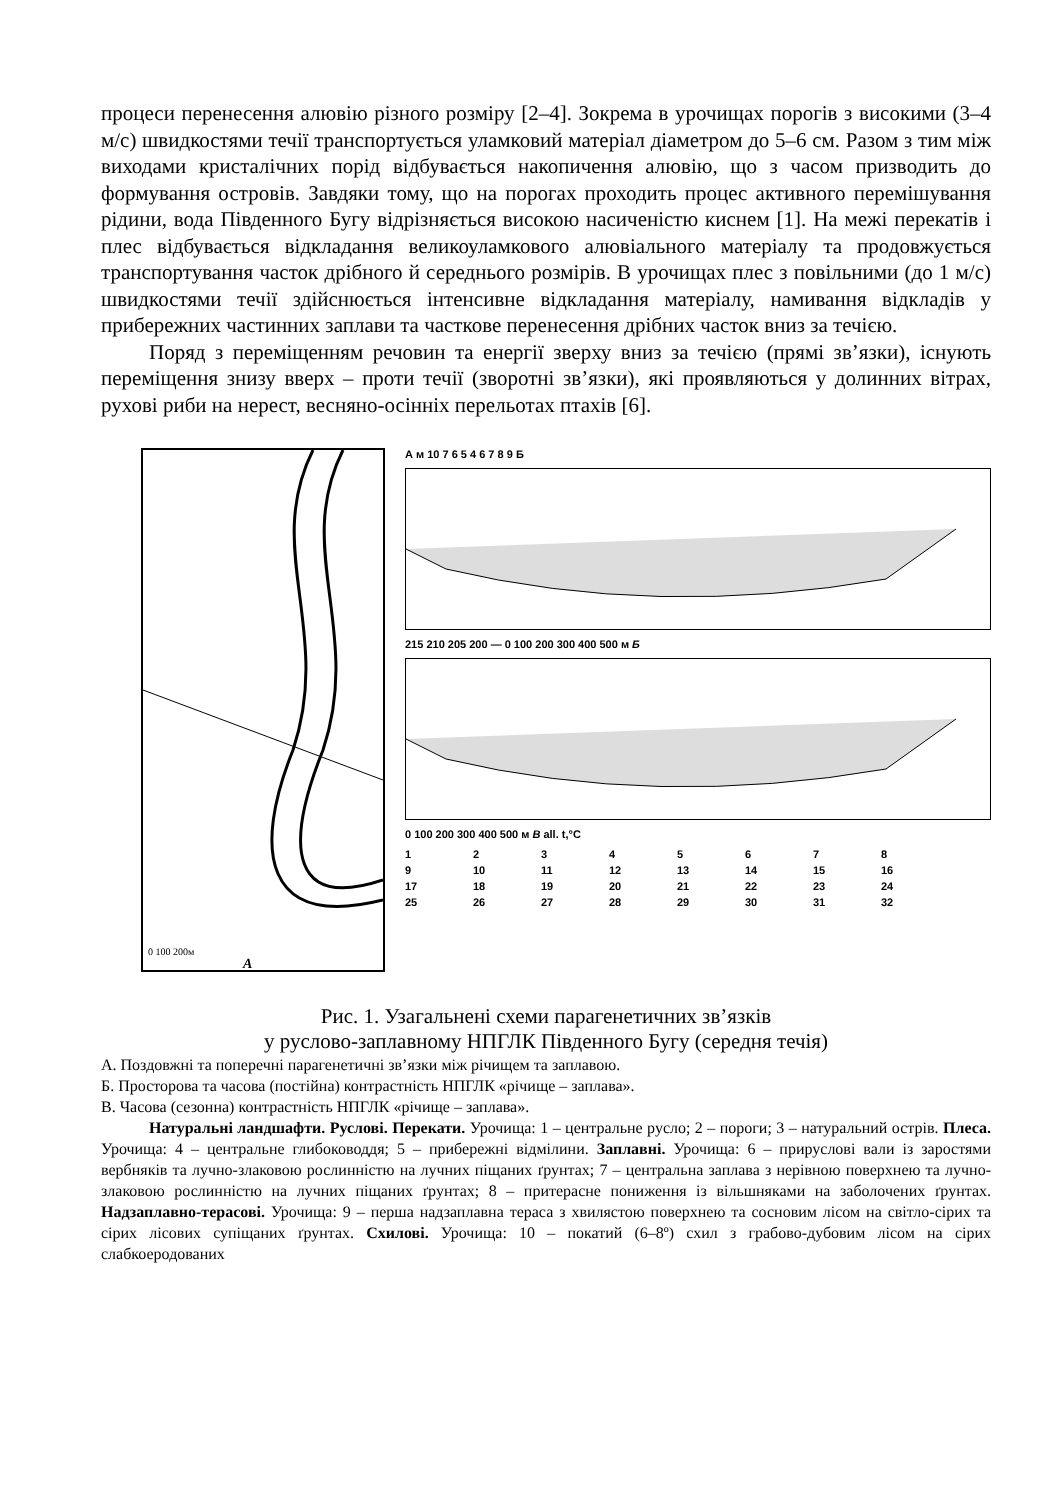процеси перенесення алювію різного розміру [2–4]. Зокрема в урочищах порогів з високими (3–4 м/с) швидкостями течії транспортується уламковий матеріал діаметром до 5–6 см. Разом з тим між виходами кристалічних порід відбувається накопичення алювію, що з часом призводить до формування островів. Завдяки тому, що на порогах проходить процес активного перемішування рідини, вода Південного Бугу відрізняється високою насиченістю киснем [1]. На межі перекатів і плес відбувається відкладання великоуламкового алювіального матеріалу та продовжується транспортування часток дрібного й середнього розмірів. В урочищах плес з повільними (до 1 м/с) швидкостями течії здійснюється інтенсивне відкладання матеріалу, намивання відкладів у прибережних частинних заплави та часткове перенесення дрібних часток вниз за течією.
Поряд з переміщенням речовин та енергії зверху вниз за течією (прямі зв’язки), існують переміщення знизу вверх – проти течії (зворотні зв’язки), які проявляються у долинних вітрах, рухові риби на нерест, весняно-осінніх перельотах птахів [6].
0 100 200м
А
А м 10 7 6 5 4 6 7 8 9 Б
215 210 205 200 — 0 100 200 300 400 500 м Б
0 100 200 300 400 500 м В all. t,°C
123456789 10 11 12 13 14 15 16 17 18 19 20 21 22 23 24 25 26 27 28 29 30 31 32
Рис. 1. Узагальнені схеми парагенетичних зв’язків
у руслово-заплавному НПГЛК Південного Бугу (середня течія)
А. Поздовжні та поперечні парагенетичні зв’язки між річищем та заплавою.
Б. Просторова та часова (постійна) контрастність НПГЛК «річище – заплава».
В. Часова (сезонна) контрастність НПГЛК «річище – заплава».
Натуральні ландшафти. Руслові. Перекати. Урочища: 1 – центральне русло; 2 – пороги; 3 – натуральний острів. Плеса. Урочища: 4 – центральне глибоководдя; 5 – прибережні відмілини. Заплавні. Урочища: 6 – прируслові вали із заростями вербняків та лучно-злаковою рослинністю на лучних піщаних ґрунтах; 7 – центральна заплава з нерівною поверхнею та лучно-злаковою рослинністю на лучних піщаних ґрунтах; 8 – притерасне пониження із вільшняками на заболочених ґрунтах. Надзаплавно-терасові. Урочища: 9 – перша надзаплавна тераса з хвилястою поверхнею та сосновим лісом на світло-сірих та сірих лісових супіщаних ґрунтах. Схилові. Урочища: 10 – покатий (6–8º) схил з грабово-дубовим лісом на сірих слабкоеродованих